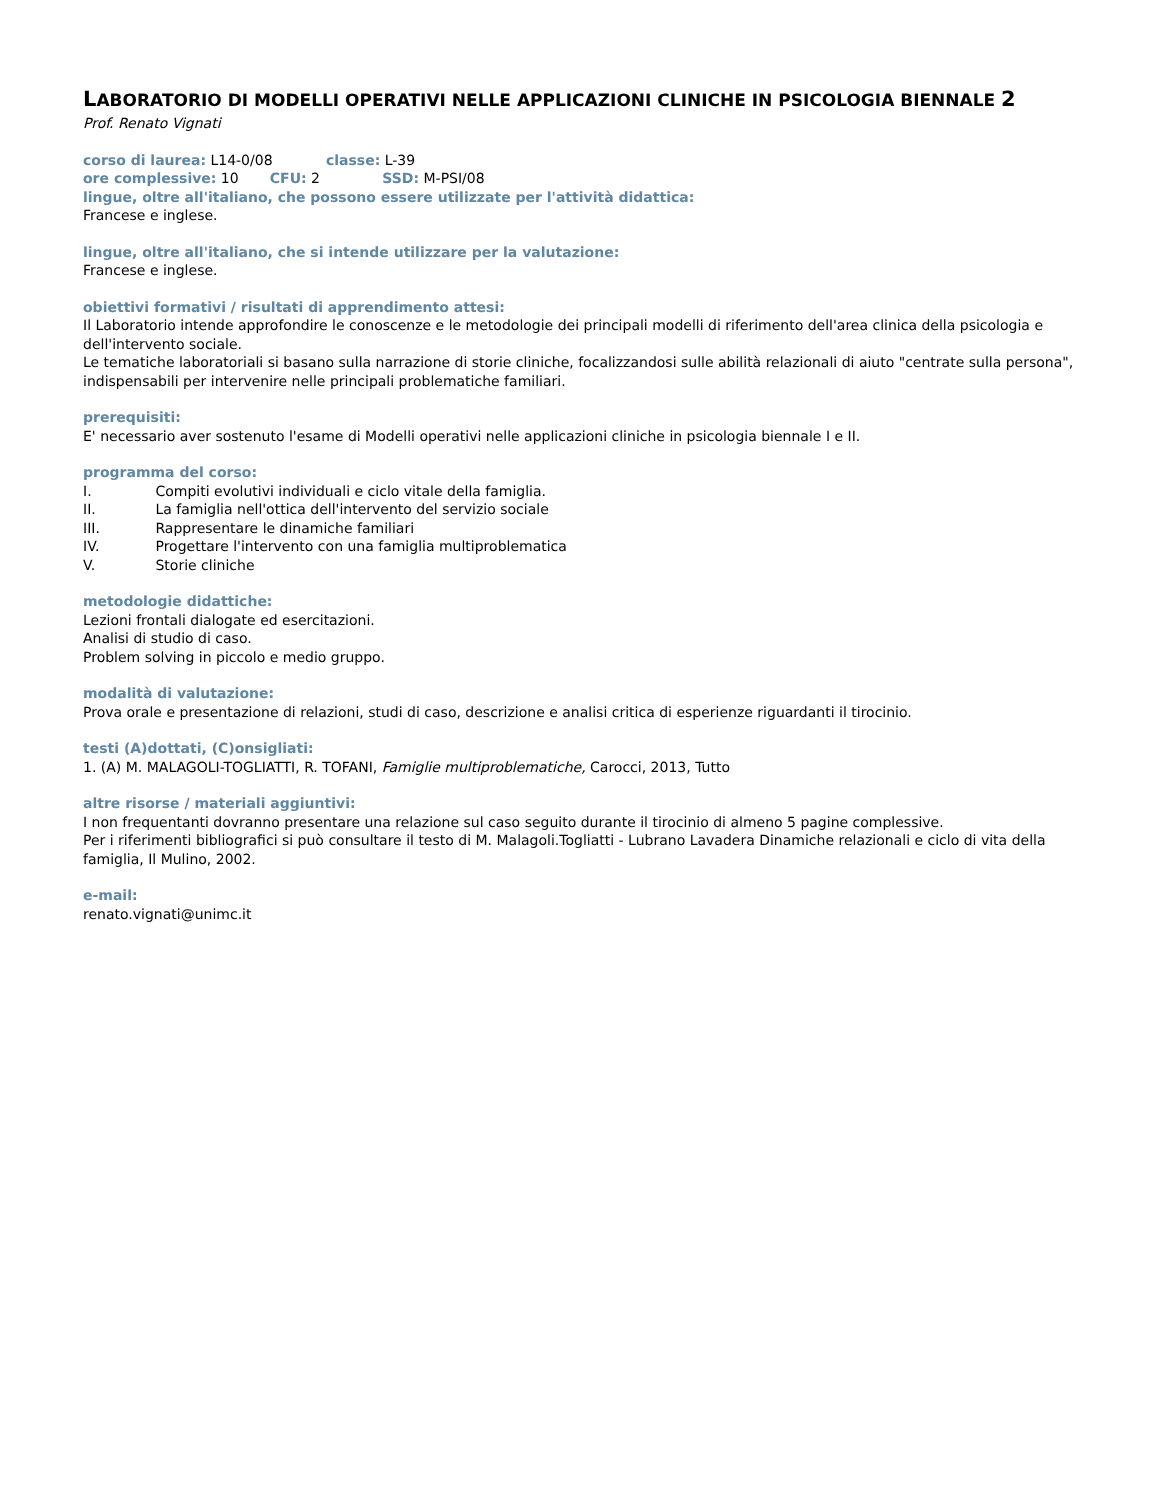LABORATORIO DI MODELLI OPERATIVI NELLE APPLICAZIONI CLINICHE IN PSICOLOGIA BIENNALE 2
Prof. Renato Vignati
corso di laurea: L14-0/08 classe: L-39
ore complessive: 10 CFU: 2 SSD: M-PSI/08
lingue, oltre all'italiano, che possono essere utilizzate per l'attività didattica:
Francese e inglese.
lingue, oltre all'italiano, che si intende utilizzare per la valutazione:
Francese e inglese.
obiettivi formativi / risultati di apprendimento attesi:
Il Laboratorio intende approfondire le conoscenze e le metodologie dei principali modelli di riferimento dell'area clinica della psicologia e dell'intervento sociale.
Le tematiche laboratoriali si basano sulla narrazione di storie cliniche, focalizzandosi sulle abilità relazionali di aiuto "centrate sulla persona", indispensabili per intervenire nelle principali problematiche familiari.
prerequisiti:
E' necessario aver sostenuto l'esame di Modelli operativi nelle applicazioni cliniche in psicologia biennale I e II.
programma del corso:
I. Compiti evolutivi individuali e ciclo vitale della famiglia.
II. La famiglia nell'ottica dell'intervento del servizio sociale
III. Rappresentare le dinamiche familiari
IV. Progettare l'intervento con una famiglia multiproblematica
V. Storie cliniche
metodologie didattiche:
Lezioni frontali dialogate ed esercitazioni.
Analisi di studio di caso.
Problem solving in piccolo e medio gruppo.
modalità di valutazione:
Prova orale e presentazione di relazioni, studi di caso, descrizione e analisi critica di esperienze riguardanti il tirocinio.
testi (A)dottati, (C)onsigliati:
1. (A) M. MALAGOLI-TOGLIATTI, R. TOFANI, Famiglie multiproblematiche, Carocci, 2013, Tutto
altre risorse / materiali aggiuntivi:
I non frequentanti dovranno presentare una relazione sul caso seguito durante il tirocinio di almeno 5 pagine complessive.
Per i riferimenti bibliografici si può consultare il testo di M. Malagoli.Togliatti - Lubrano Lavadera Dinamiche relazionali e ciclo di vita della famiglia, Il Mulino, 2002.
e-mail:
renato.vignati@unimc.it